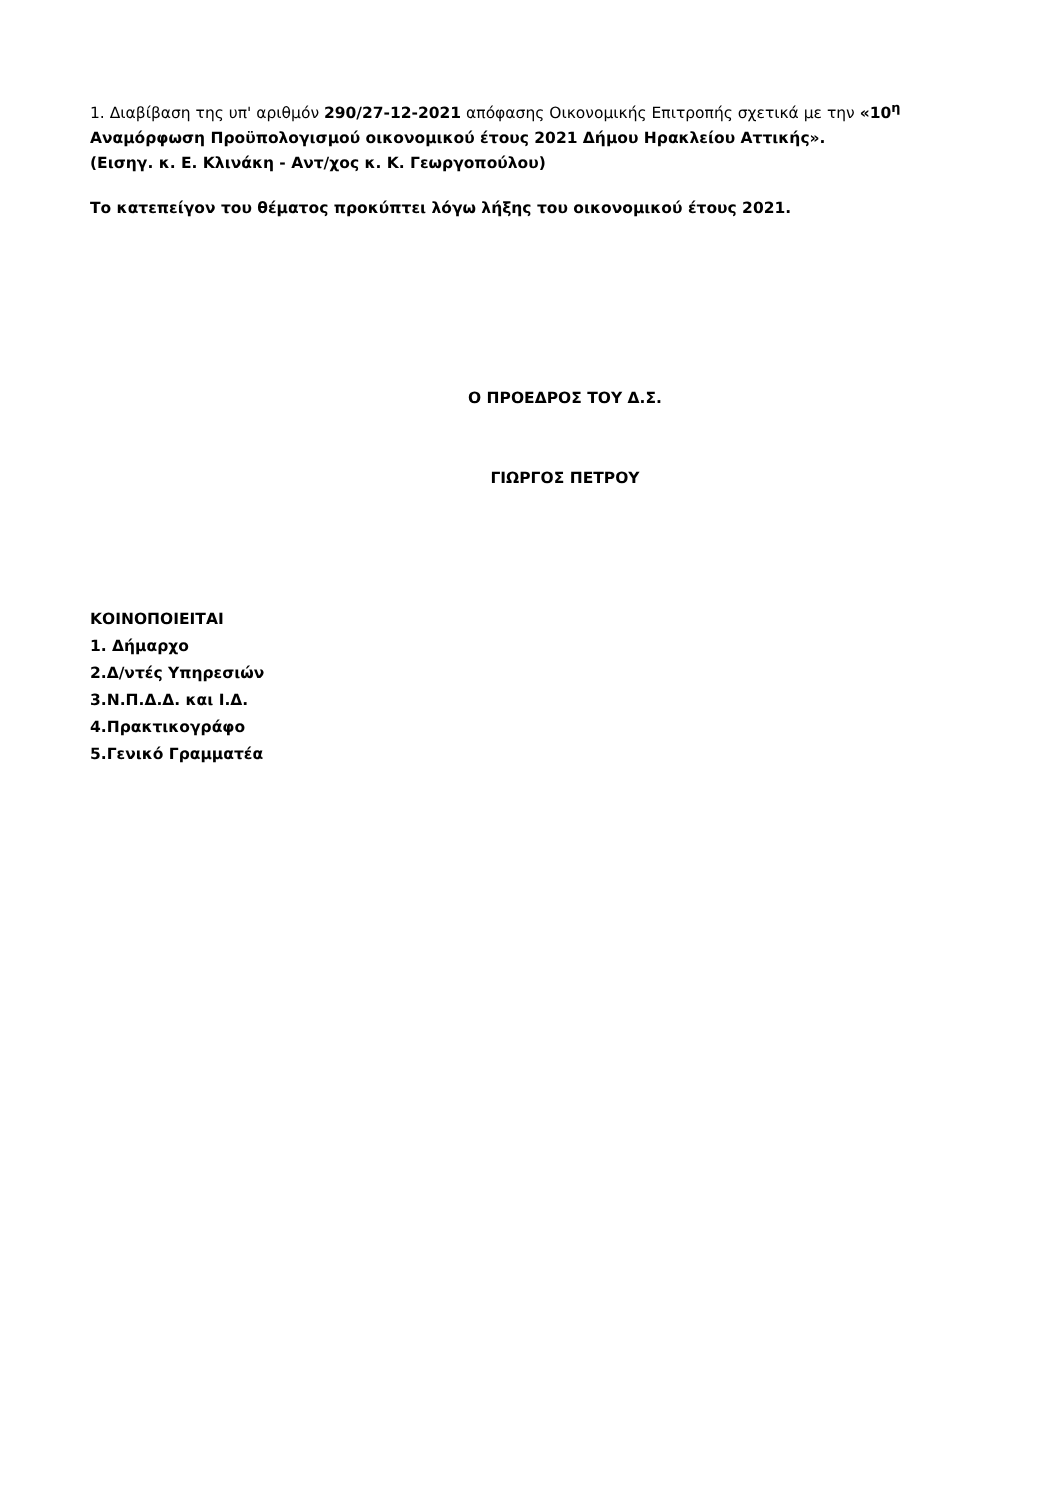1. Διαβίβαση της υπ' αριθμόν 290/27-12-2021 απόφασης Οικονομικής Επιτροπής σχετικά με την «10<sup>η</sup> Αναμόρφωση Προϋπολογισμού οικονομικού έτους 2021 Δήμου Ηρακλείου Αττικής».
(Εισηγ. κ. Ε. Κλινάκη - Αντ/χος κ. Κ. Γεωργοπούλου)
Το κατεπείγον του θέματος προκύπτει λόγω λήξης του οικονομικού έτους 2021.
Ο ΠΡΟΕΔΡΟΣ ΤΟΥ Δ.Σ.
ΓΙΩΡΓΟΣ ΠΕΤΡΟΥ
ΚΟΙΝΟΠΟΙΕΙΤΑΙ
1. Δήμαρχο
2.Δ/ντές Υπηρεσιών
3.Ν.Π.Δ.Δ. και Ι.Δ.
4.Πρακτικογράφο
5.Γενικό Γραμματέα